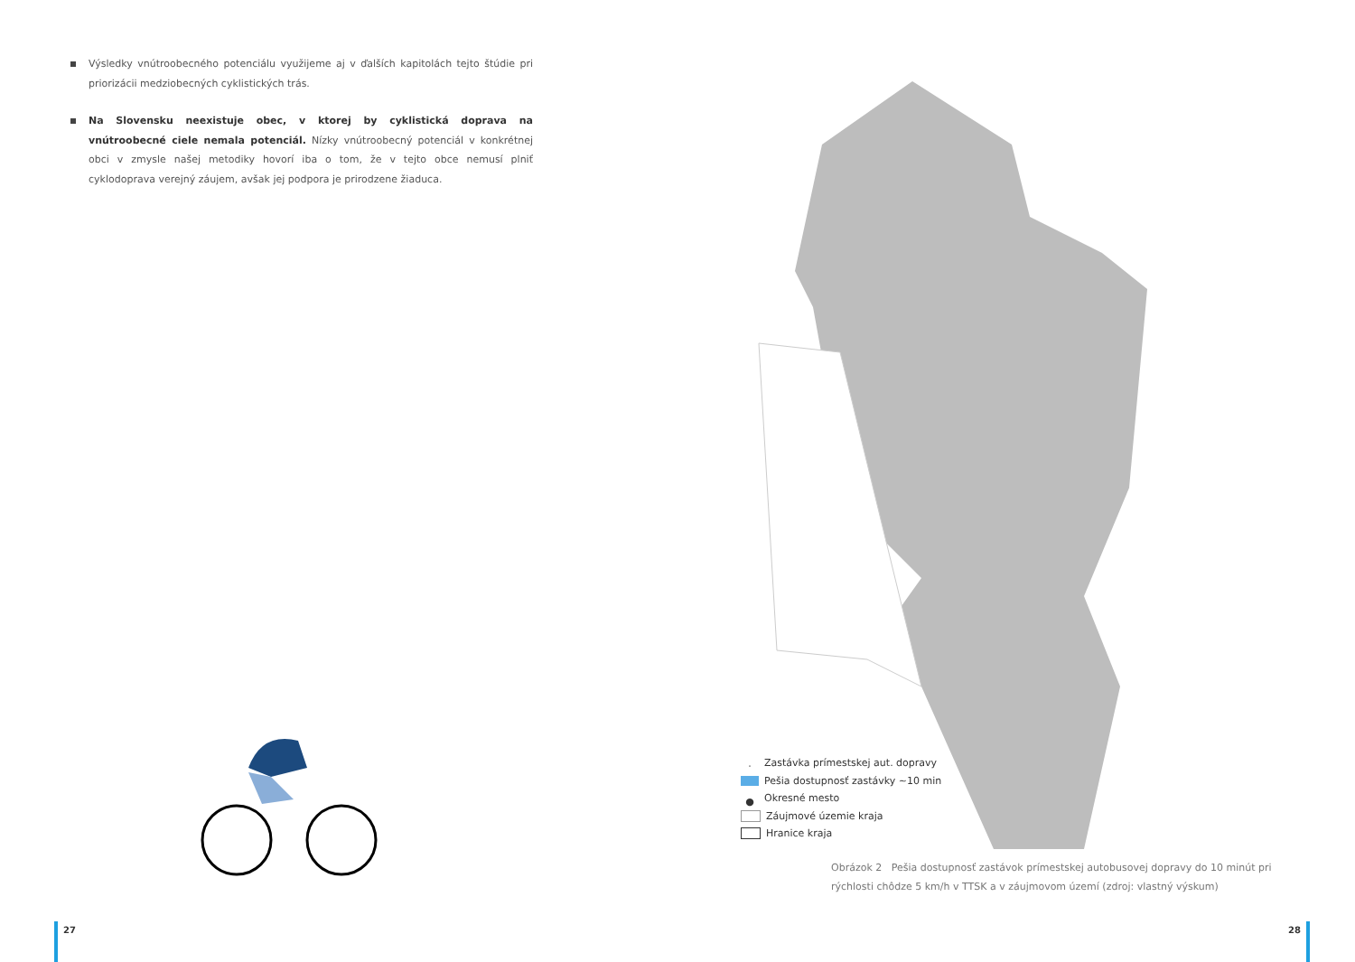Výsledky vnútroobecného potenciálu využijeme aj v ďalších kapitolách tejto štúdie pri priori­zácii medziobecných cyklistických trás.
Na Slovensku neexistuje obec, v ktorej by cyklistická doprava na vnútroobecné ciele nemala potenciál. Nízky vnútroobecný potenciál v konkrétnej obci v zmysle našej metodiky hovorí iba o tom, že v tejto obce nemusí plniť cyklodoprava verejný záujem, avšak jej podpora je prirodzene žiaduca.
· Zastávka prímestskej aut. dopravy
Pešia dostupnosť zastávky ~10 min
● Okresné mesto
Záujmové územie kraja
Hranice kraja
SI MY NM SE PN MA HC TT PK SC GA BA SA DS KN
Obrázok 2 Pešia dostupnosť zastávok prímestskej autobusovej dopravy do 10 minút pri rýchlosti chôdze 5 km/h v TTSK a v záujmovom území (zdroj: vlastný výskum)
27 28